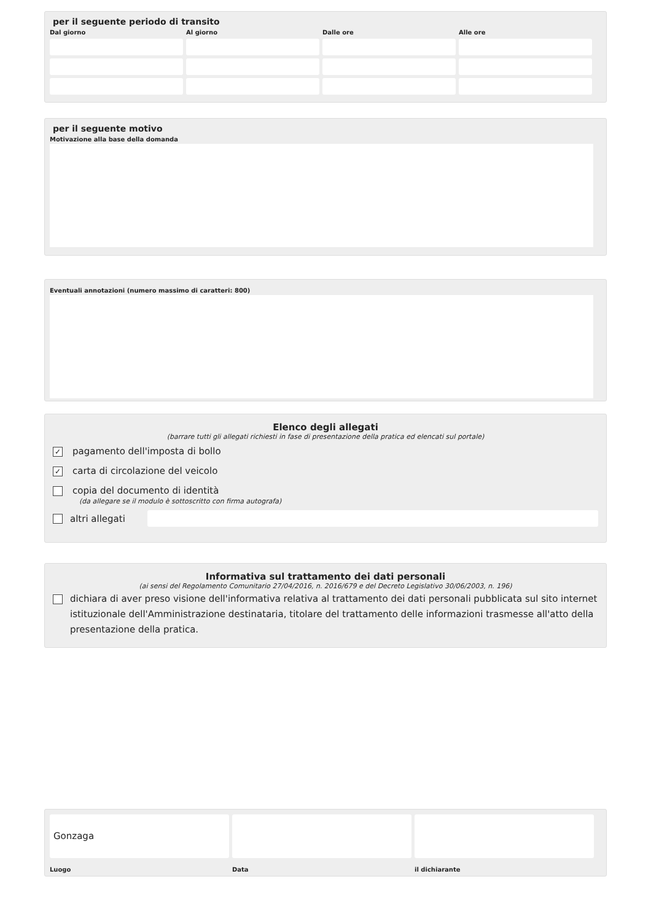per il seguente periodo di transito
Dal giorno
Al giorno
Dalle ore
Alle ore
per il seguente motivo
Motivazione alla base della domanda
Eventuali annotazioni (numero massimo di caratteri: 800)
Elenco degli allegati
(barrare tutti gli allegati richiesti in fase di presentazione della pratica ed elencati sul portale)
✓ pagamento dell'imposta di bollo
✓ carta di circolazione del veicolo
copia del documento di identità
(da allegare se il modulo è sottoscritto con firma autografa)
altri allegati
Informativa sul trattamento dei dati personali
(ai sensi del Regolamento Comunitario 27/04/2016, n. 2016/679 e del Decreto Legislativo 30/06/2003, n. 196)
dichiara di aver preso visione dell'informativa relativa al trattamento dei dati personali pubblicata sul sito internet istituzionale dell'Amministrazione destinataria, titolare del trattamento delle informazioni trasmesse all'atto della presentazione della pratica.
Gonzaga
Luogo
Data
il dichiarante